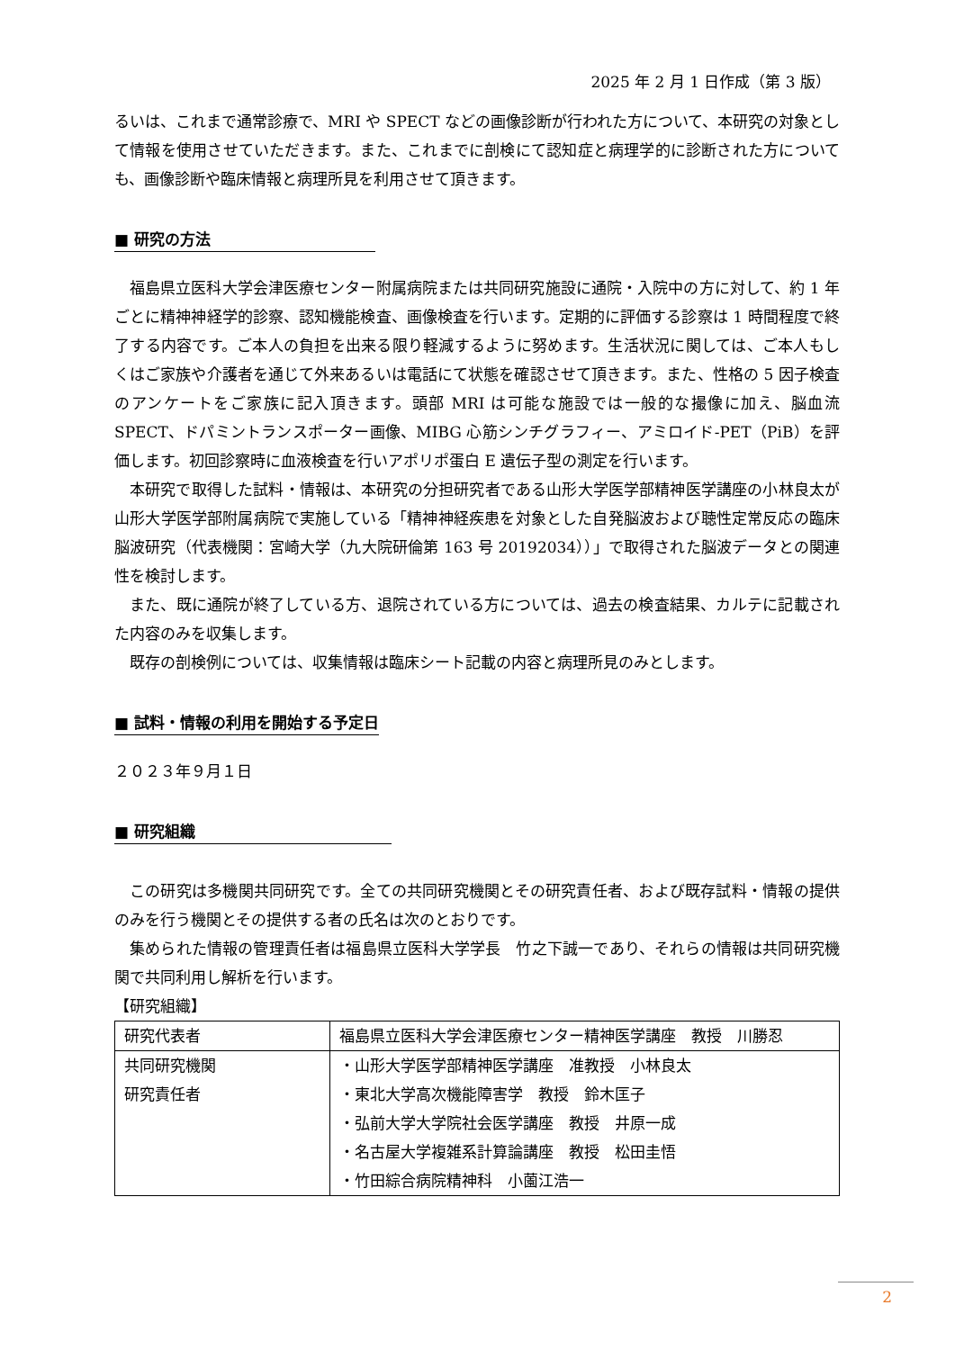2025 年 2 月 1 日作成（第 3 版）
るいは、これまで通常診療で、MRI や SPECT などの画像診断が行われた方について、本研究の対象として情報を使用させていただきます。また、これまでに剖検にて認知症と病理学的に診断された方についても、画像診断や臨床情報と病理所見を利用させて頂きます。
■ 研究の方法
福島県立医科大学会津医療センター附属病院または共同研究施設に通院・入院中の方に対して、約 1 年ごとに精神神経学的診察、認知機能検査、画像検査を行います。定期的に評価する診察は 1 時間程度で終了する内容です。ご本人の負担を出来る限り軽減するように努めます。生活状況に関しては、ご本人もしくはご家族や介護者を通じて外来あるいは電話にて状態を確認させて頂きます。また、性格の 5 因子検査のアンケートをご家族に記入頂きます。頭部 MRI は可能な施設では一般的な撮像に加え、脳血流 SPECT、ドパミントランスポーター画像、MIBG 心筋シンチグラフィー、アミロイド-PET（PiB）を評価します。初回診察時に血液検査を行いアポリポ蛋白 E 遺伝子型の測定を行います。
本研究で取得した試料・情報は、本研究の分担研究者である山形大学医学部精神医学講座の小林良太が山形大学医学部附属病院で実施している「精神神経疾患を対象とした自発脳波および聴性定常反応の臨床脳波研究（代表機関：宮崎大学（九大院研倫第 163 号 20192034））」で取得された脳波データとの関連性を検討します。
また、既に通院が終了している方、退院されている方については、過去の検査結果、カルテに記載された内容のみを収集します。
既存の剖検例については、収集情報は臨床シート記載の内容と病理所見のみとします。
■ 試料・情報の利用を開始する予定日
２０２３年９月１日
■ 研究組織
この研究は多機関共同研究です。全ての共同研究機関とその研究責任者、および既存試料・情報の提供のみを行う機関とその提供する者の氏名は次のとおりです。
集められた情報の管理責任者は福島県立医科大学学長　竹之下誠一であり、それらの情報は共同研究機関で共同利用し解析を行います。
【研究組織】
| 研究代表者 | 福島県立医科大学会津医療センター精神医学講座 教授 川勝忍 |
| 共同研究機関 研究責任者 | ・山形大学医学部精神医学講座 准教授 小林良太 ・東北大学高次機能障害学 教授 鈴木匡子 ・弘前大学大学院社会医学講座 教授 井原一成 ・名古屋大学複雑系計算論講座 教授 松田圭悟 ・竹田綜合病院精神科 小薗江浩一 |
2